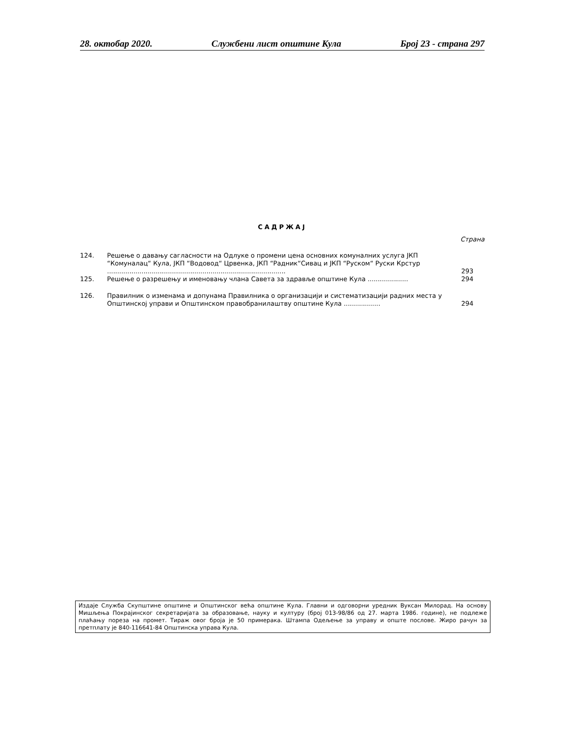28. октобар 2020. Службени лист општине Кула Број 23 - страна 297
САДРЖАЈ
Страна
| 124. | Решење о давању сагласности на Одлуке о промени цена основних комуналних услуга ЈКП “Комуналац“ Кула, ЈКП “Водовод“ Црвенка, ЈКП “Радник“Сивац и ЈКП “Руском“ Руски Крстур ........................................................................................ | 293 |
| 125. | Решење о разрешењу и именовању члана Савета за здравље општине Кула .................... | 294 |
| 126. | Правилник о изменама и допунама Правилника о организацији и систематизацији радних места у Општинској управи и Општинском правобранилаштву општине Кула .................. | 294 |
Издаје Служба Скупштине општине и Општинског већа општине Кула. Главни и одговорни уредник Вуксан Милорад. На основу Мишљења Покрајинског секретаријата за образовање, науку и културу (број 013-98/86 од 27. марта 1986. године), не подлеже плаћању пореза на промет. Тираж овог броја је 50 примерака. Штампа Одељење за управу и опште послове. Жиро рачун за претплату је 840-116641-84 Општинска управа Кула.